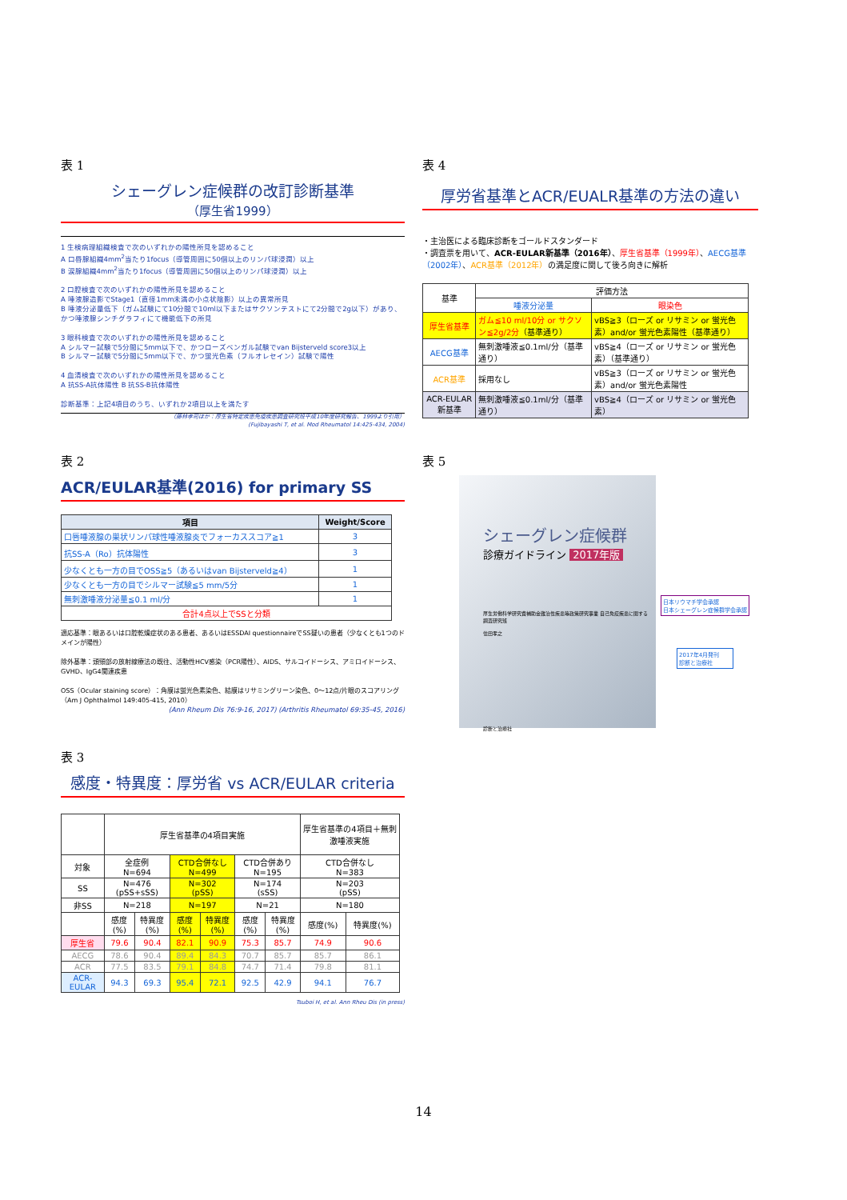表 1
シェーグレン症候群の改訂診断基準
（厚生省1999）
1 生検病理組織検査で次のいずれかの陽性所見を認めること
A 口唇腺組織4mm<sup>2</sup>当たり1focus（導管周囲に50個以上のリンパ球浸潤）以上
B 涙腺組織4mm<sup>2</sup>当たり1focus（導管周囲に50個以上のリンパ球浸潤）以上
2 口腔検査で次のいずれかの陽性所見を認めること
A 唾液腺造影でStage1（直径1mm未満の小点状陰影）以上の異常所見
B 唾液分泌量低下（ガム試験にて10分間で10ml以下またはサクソンテストにて2分間で2g以下）があり、かつ唾液腺シンチグラフィにて機能低下の所見
3 眼科検査で次のいずれかの陽性所見を認めること
A シルマー試験で5分間に5mm以下で、かつローズベンガル試験でvan Bijsterveld score3以上
B シルマー試験で5分間に5mm以下で、かつ蛍光色素（フルオレセイン）試験で陽性
4 血清検査で次のいずれかの陽性所見を認めること
A 抗SS-A抗体陽性 B 抗SS-B抗体陽性
診断基準：上記4項目のうち、いずれか2項目以上を満たす
（藤林孝司ほか：厚生省特定疾患免疫疾患調査研究班平成10年度研究報告、1999より引用）
(Fujibayashi T, et al. Mod Rheumatol 14:425-434, 2004)
表 2
ACR/EULAR基準(2016) for primary SS
| 項目 | Weight/Score |
| --- | --- |
| 口唇唾液腺の巣状リンパ球性唾液腺炎でフォーカススコア≧1 | 3 |
| 抗SS-A（Ro）抗体陽性 | 3 |
| 少なくとも一方の目でOSS≧5（あるいはvan Bijsterveld≧4） | 1 |
| 少なくとも一方の目でシルマー試験≦5 mm/5分 | 1 |
| 無刺激唾液分泌量≦0.1 ml/分 | 1 |
| 合計4点以上でSSと分類 | |
適応基準：眼あるいは口腔乾燥症状のある患者、あるいはESSDAI questionnaireでSS疑いの患者（少なくとも1つのドメインが陽性）
除外基準：頭頸部の放射線療法の既往、活動性HCV感染（PCR陽性）、AIDS、サルコイドーシス、アミロイドーシス、GVHD、IgG4関連疾患
OSS（Ocular staining score）：角膜は蛍光色素染色、結膜はリサミングリーン染色、0〜12点/片眼のスコアリング（Am J Ophthalmol 149:405-415, 2010）
(Ann Rheum Dis 76:9-16, 2017) (Arthritis Rheumatol 69:35-45, 2016)
表 3
感度・特異度：厚労省 vs ACR/EULAR criteria
| | 厚生省基準の4項目実施 | | | | | | 厚生省基準の4項目＋無刺激唾液実施 | |
| 対象 | 全症例 N=694 | | CTD合併なし N=499 | | CTD合併あり N=195 | | CTD合併なし N=383 | |
| SS | N=476 (pSS+sSS) | | N=302 (pSS) | | N=174 (sSS) | | N=203 (pSS) | |
| 非SS | N=218 | | N=197 | | N=21 | | N=180 | |
| | 感度(%) | 特異度(%) | 感度(%) | 特異度(%) | 感度(%) | 特異度(%) | 感度(%) | 特異度(%) |
| 厚生省 | 79.6 | 90.4 | 82.1 | 90.9 | 75.3 | 85.7 | 74.9 | 90.6 |
| AECG | 78.6 | 90.4 | 89.4 | 84.3 | 70.7 | 85.7 | 85.7 | 86.1 |
| ACR | 77.5 | 83.5 | 79.1 | 84.8 | 74.7 | 71.4 | 79.8 | 81.1 |
| ACR-EULAR | 94.3 | 69.3 | 95.4 | 72.1 | 92.5 | 42.9 | 94.1 | 76.7 |
Tsuboi H, et al. Ann Rheu Dis (in press)
表 4
厚労省基準とACR/EUALR基準の方法の違い
・主治医による臨床診断をゴールドスタンダード
・調査票を用いて、ACR-EULAR新基準（2016年）、厚生省基準（1999年）、AECG基準（2002年）、ACR基準（2012年）の満足度に関して後ろ向きに解析
| 基準 | 評価方法 | |
| | 唾液分泌量 | 眼染色 |
| 厚生省基準 | ガム≦10 ml/10分 or サクソン≦2g/2分 （基準通り） | vBS≧3（ローズ or リサミン or 蛍光色素）and/or 蛍光色素陽性（基準通り） |
| AECG基準 | 無刺激唾液≦0.1ml/分（基準通り） | vBS≧4（ローズ or リサミン or 蛍光色素）（基準通り） |
| ACR基準 | 採用なし | vBS≧3（ローズ or リサミン or 蛍光色素）and/or 蛍光色素陽性 |
| ACR-EULAR新基準 | 無刺激唾液≦0.1ml/分（基準通り） | vBS≧4（ローズ or リサミン or 蛍光色素） |
表 5
シェーグレン症候群
診療ガイドライン 2017年版
厚生労働科学研究費補助金難治性疾患等政策研究事業 自己免疫疾患に関する調査研究班
住田孝之
診断と治療社
日本リウマチ学会承認
日本シェーグレン症候群学会承認
2017年4月発刊
診断と治療社
14